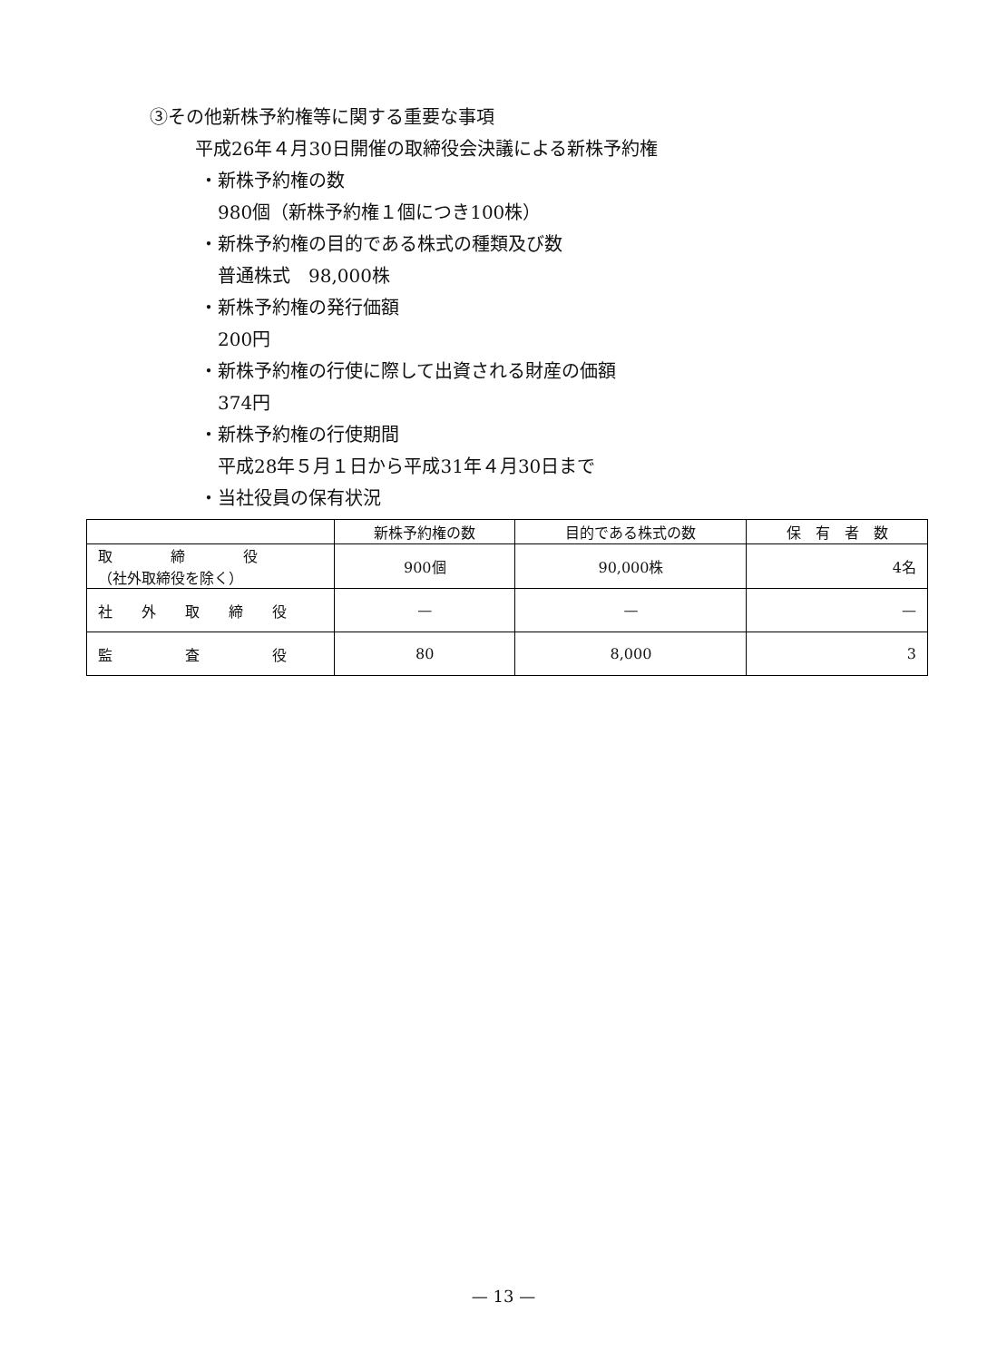③その他新株予約権等に関する重要な事項
平成26年４月30日開催の取締役会決議による新株予約権
・新株予約権の数
980個（新株予約権１個につき100株）
・新株予約権の目的である株式の種類及び数
普通株式　98,000株
・新株予約権の発行価額
200円
・新株予約権の行使に際して出資される財産の価額
374円
・新株予約権の行使期間
平成28年５月１日から平成31年４月30日まで
・当社役員の保有状況
| | 新株予約権の数 | 目的である株式の数 | 保 有 者 数 |
| --- | --- | --- | --- |
| 取 締 役 （社外取締役を除く） | 900個 | 90,000株 | 4名 |
| 社 外 取 締 役 | — | — | — |
| 監 査 役 | 80 | 8,000 | 3 |
— 13 —